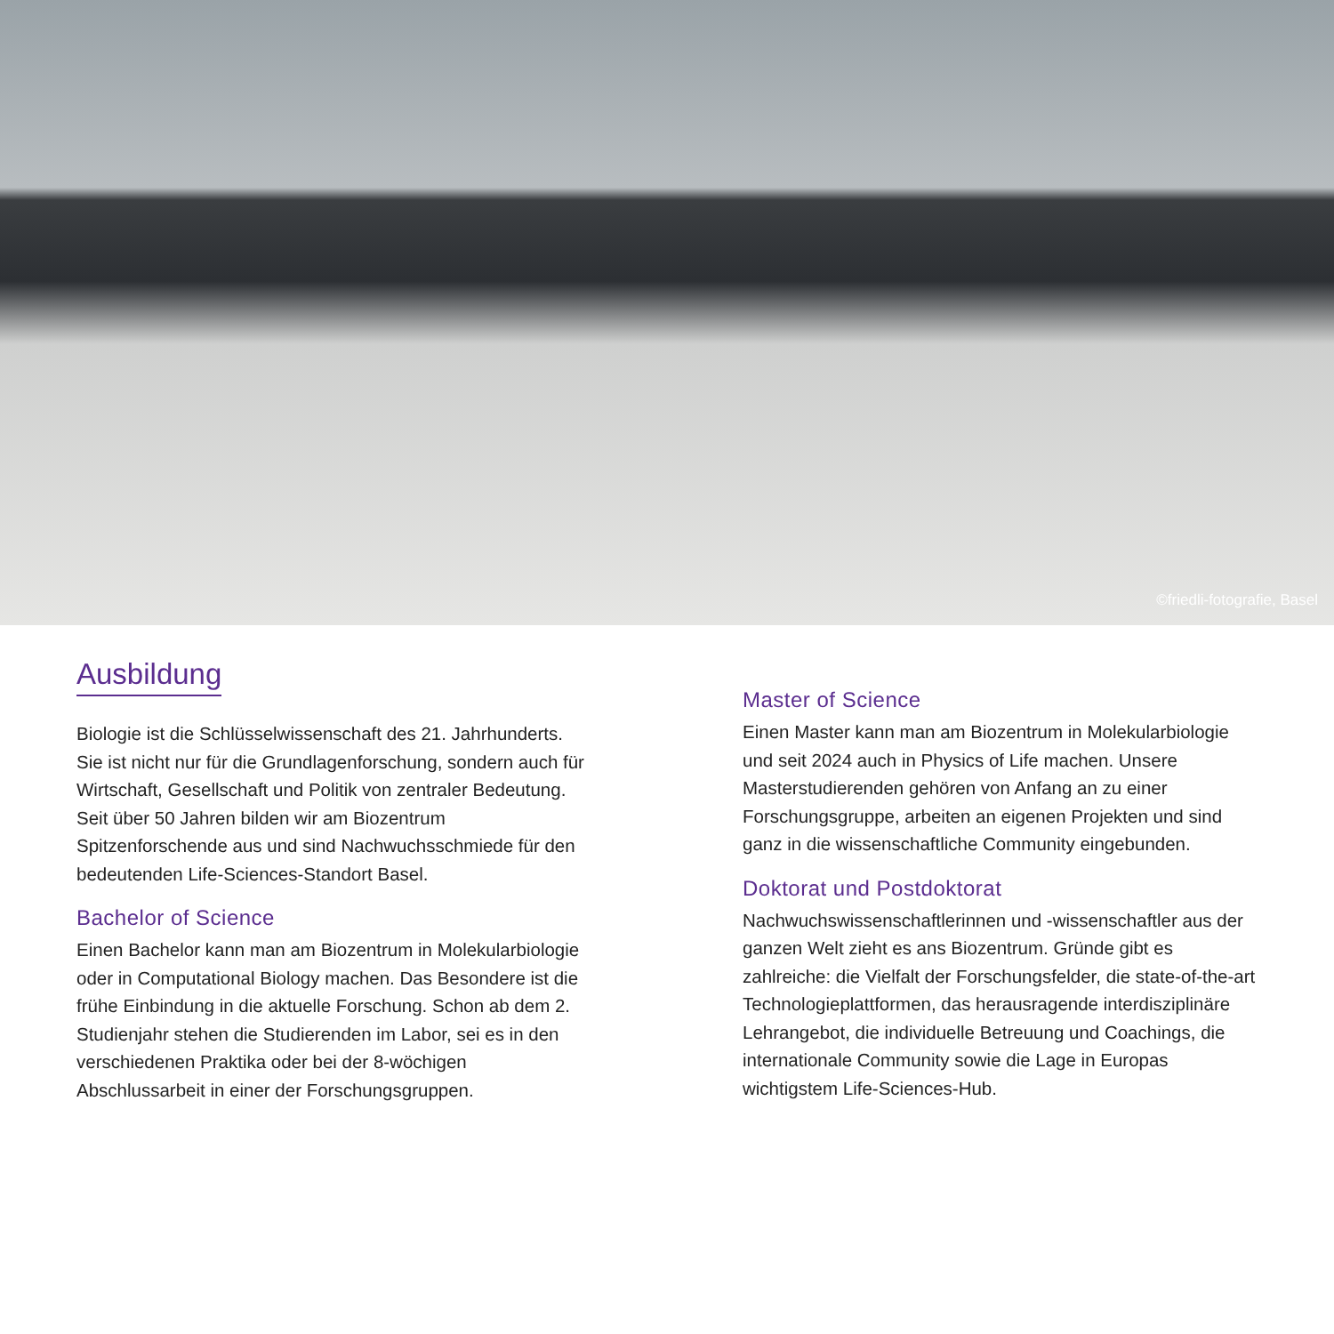©friedli-fotografie, Basel
Ausbildung
Biologie ist die Schlüsselwissenschaft des 21. Jahr­hunderts. Sie ist nicht nur für die Grundlagenforschung, sondern auch für Wirtschaft, Gesellschaft und Politik von zentraler Bedeutung. Seit über 50 Jahren bilden wir am Biozentrum Spitzenforschende aus und sind Nach­wuchsschmiede für den bedeutenden Life-Sciences-Standort Basel.
Bachelor of Science
Einen Bachelor kann man am Biozentrum in Molekular­biologie oder in Computational Biology machen. Das Besondere ist die frühe Einbindung in die aktuelle For­schung. Schon ab dem 2. Studienjahr stehen die Studie­renden im Labor, sei es in den verschiedenen Praktika oder bei der 8-wöchigen Abschlussarbeit in einer der Forschungsgruppen.
Master of Science
Einen Master kann man am Biozentrum in Molekular­biologie und seit 2024 auch in Physics of Life machen. Unsere Masterstudierenden gehören von Anfang an zu einer Forschungsgruppe, arbeiten an eigenen Projekten und sind ganz in die wissenschaftliche Community eingebunden.
Doktorat und Postdoktorat
Nachwuchswissenschaftlerinnen und -wissenschaftler aus der ganzen Welt zieht es ans Biozentrum. Gründe gibt es zahlreiche: die Vielfalt der Forschungsfelder, die state-of-the-art Technologieplattformen, das heraus­ragende interdisziplinäre Lehrangebot, die individuelle Betreuung und Coachings, die internationale Community sowie die Lage in Europas wichtigstem Life-Sciences-Hub.